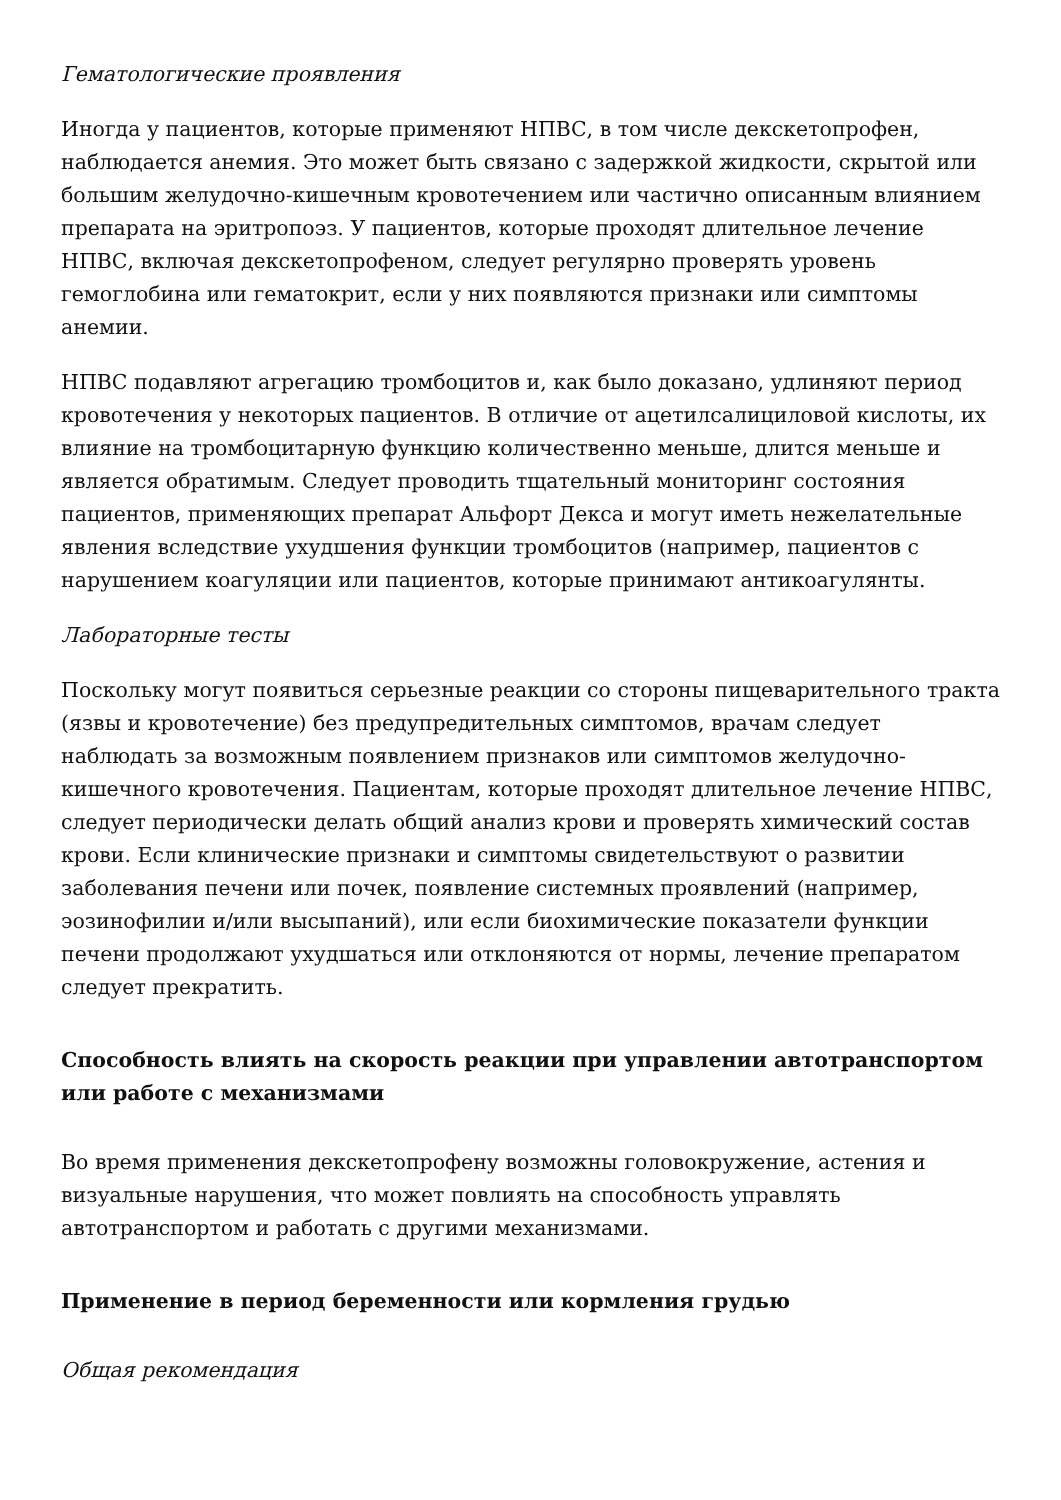Гематологические проявления
Иногда у пациентов, которые применяют НПВС, в том числе декскетопрофен, наблюдается анемия. Это может быть связано с задержкой жидкости, скрытой или большим желудочно-кишечным кровотечением или частично описанным влиянием препарата на эритропоэз. У пациентов, которые проходят длительное лечение НПВС, включая декскетопрофеном, следует регулярно проверять уровень гемоглобина или гематокрит, если у них появляются признаки или симптомы анемии.
НПВС подавляют агрегацию тромбоцитов и, как было доказано, удлиняют период кровотечения у некоторых пациентов. В отличие от ацетилсалициловой кислоты, их влияние на тромбоцитарную функцию количественно меньше, длится меньше и является обратимым. Следует проводить тщательный мониторинг состояния пациентов, применяющих препарат Альфорт Декса и могут иметь нежелательные явления вследствие ухудшения функции тромбоцитов (например, пациентов с нарушением коагуляции или пациентов, которые принимают антикоагулянты.
Лабораторные тесты
Поскольку могут появиться серьезные реакции со стороны пищеварительного тракта (язвы и кровотечение) без предупредительных симптомов, врачам следует наблюдать за возможным появлением признаков или симптомов желудочно-кишечного кровотечения. Пациентам, которые проходят длительное лечение НПВС, следует периодически делать общий анализ крови и проверять химический состав крови. Если клинические признаки и симптомы свидетельствуют о развитии заболевания печени или почек, появление системных проявлений (например, эозинофилии и/или высыпаний), или если биохимические показатели функции печени продолжают ухудшаться или отклоняются от нормы, лечение препаратом следует прекратить.
Способность влиять на скорость реакции при управлении автотранспортом или работе с механизмами
Во время применения декскетопрофену возможны головокружение, астения и визуальные нарушения, что может повлиять на способность управлять автотранспортом и работать с другими механизмами.
Применение в период беременности или кормления грудью
Общая рекомендация